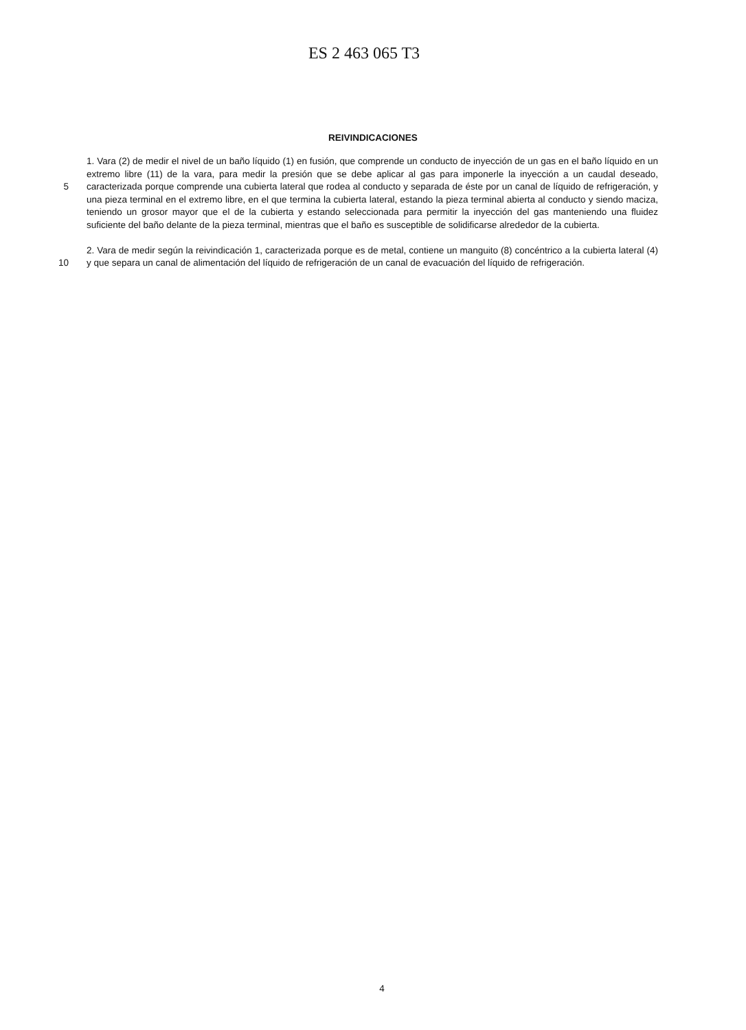ES 2 463 065 T3
REIVINDICACIONES
5
10
1. Vara (2) de medir el nivel de un baño líquido (1) en fusión, que comprende un conducto de inyección de un gas en el baño líquido en un extremo libre (11) de la vara, para medir la presión que se debe aplicar al gas para imponerle la inyección a un caudal deseado, caracterizada porque comprende una cubierta lateral que rodea al conducto y separada de éste por un canal de líquido de refrigeración, y una pieza terminal en el extremo libre, en el que termina la cubierta lateral, estando la pieza terminal abierta al conducto y siendo maciza, teniendo un grosor mayor que el de la cubierta y estando seleccionada para permitir la inyección del gas manteniendo una fluidez suficiente del baño delante de la pieza terminal, mientras que el baño es susceptible de solidificarse alrededor de la cubierta.
2. Vara de medir según la reivindicación 1, caracterizada porque es de metal, contiene un manguito (8) concéntrico a la cubierta lateral (4) y que separa un canal de alimentación del líquido de refrigeración de un canal de evacuación del líquido de refrigeración.
4